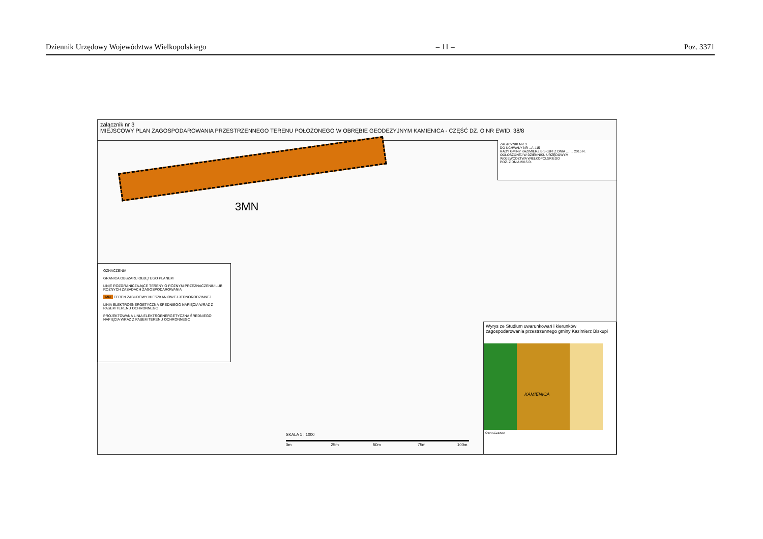Dziennik Urzędowy Województwa Wielkopolskiego – 11 – Poz. 3371
załącznik nr 3
MIEJSCOWY PLAN ZAGOSPODAROWANIA PRZESTRZENNEGO TERENU POŁOŻONEGO W OBRĘBIE GEODEZYJNYM KAMIENICA - CZĘŚĆ DZ. O NR EWID. 38/8
ZAŁĄCZNIK NR 3
DO UCHWAŁY NR .../.../15
RADY GMINY KAZIMIERZ BISKUPI Z DNIA ........ 2015 R.
OGŁOSZONEJ W DZIENNIKU URZĘDOWYM
WOJEWÓDZTWA WIELKOPOLSKIEGO
POZ. Z DNIA 2015 R.
3MN
OZNACZENIA
GRANICA OBSZARU OBJĘTEGO PLANEM
LINIE ROZGRANICZAJĄCE TERENY O RÓŻNYM PRZEZNACZENIU LUB RÓŻNYCH ZASADACH ZAGOSPODAROWANIA
MN TEREN ZABUDOWY MIESZKANIOWEJ JEDNORODZINNEJ
LINIA ELEKTROENERGETYCZNA ŚREDNIEGO NAPIĘCIA WRAZ Z PASEM TERENU OCHRONNEGO
PROJEKTOWANA LINIA ELEKTROENERGETYCZNA ŚREDNIEGO NAPIĘCIA WRAZ Z PASEM TERENU OCHRONNEGO
Wyrys ze Studium uwarunkowań i kierunków zagospodarowania przestrzennego gminy Kazimierz Biskupi
KAMIENICA
OZNACZENIA
SKALA 1 : 1000
0m 25m 50m 75m 100m